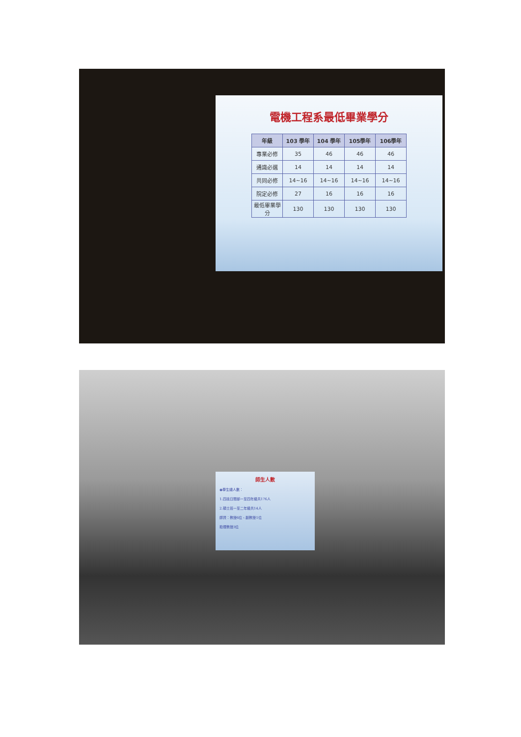電機工程系最低畢業學分
| 年級 | 103 學年 | 104 學年 | 105學年 | 106學年 |
| --- | --- | --- | --- | --- |
| 專業必修 | 35 | 46 | 46 | 46 |
| 通識必選 | 14 | 14 | 14 | 14 |
| 共同必修 | 14~16 | 14~16 | 14~16 | 14~16 |
| 院定必修 | 27 | 16 | 16 | 16 |
| 最低畢業學分 | 130 | 130 | 130 | 130 |
師生人數
◉學生總人數：
1.四技日間部一至四年級共176人
2.碩士班一至二年級共14人
師資：教授6位、副教授1位
助理教授3位